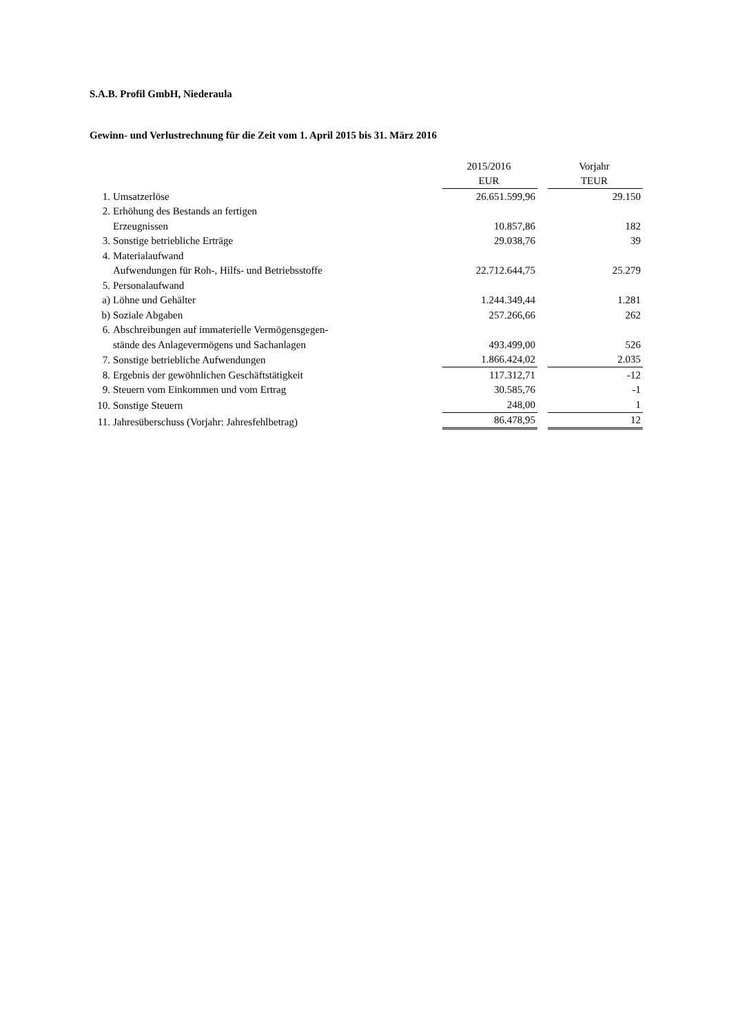S.A.B. Profil GmbH, Niederaula
Gewinn- und Verlustrechnung für die Zeit vom 1. April 2015 bis 31. März 2016
| | | 2015/2016 | | Vorjahr |
| --- | --- | --- | --- | --- |
| | | EUR | | TEUR |
| 1. | Umsatzerlöse | 26.651.599,96 | | 29.150 |
| 2. | Erhöhung des Bestands an fertigen | | | |
| | Erzeugnissen | 10.857,86 | | 182 |
| 3. | Sonstige betriebliche Erträge | 29.038,76 | | 39 |
| 4. | Materialaufwand | | | |
| | Aufwendungen für Roh-, Hilfs- und Betriebsstoffe | 22.712.644,75 | | 25.279 |
| 5. | Personalaufwand | | | |
| a) | Löhne und Gehälter | 1.244.349,44 | | 1.281 |
| b) | Soziale Abgaben | 257.266,66 | | 262 |
| 6. | Abschreibungen auf immaterielle Vermögensgegen- | | | |
| | stände des Anlagevermögens und Sachanlagen | 493.499,00 | | 526 |
| 7. | Sonstige betriebliche Aufwendungen | 1.866.424,02 | | 2.035 |
| 8. | Ergebnis der gewöhnlichen Geschäftstätigkeit | 117.312,71 | | -12 |
| 9. | Steuern vom Einkommen und vom Ertrag | 30.585,76 | | -1 |
| 10. | Sonstige Steuern | 248,00 | | 1 |
| 11. | Jahresüberschuss (Vorjahr: Jahresfehlbetrag) | 86.478,95 | | 12 |